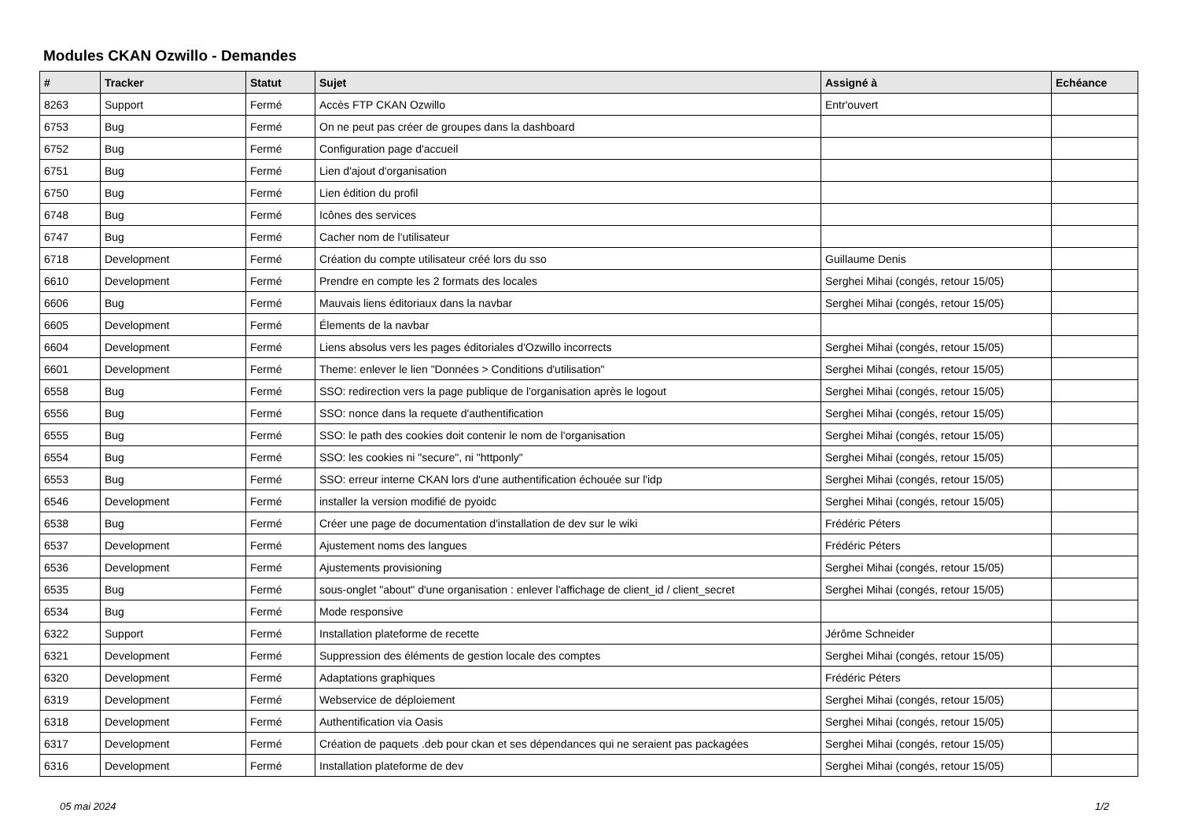Modules CKAN Ozwillo - Demandes
| # | Tracker | Statut | Sujet | Assigné à | Echéance |
| --- | --- | --- | --- | --- | --- |
| 8263 | Support | Fermé | Accès FTP CKAN Ozwillo | Entr'ouvert | |
| 6753 | Bug | Fermé | On ne peut pas créer de groupes dans la dashboard | | |
| 6752 | Bug | Fermé | Configuration page d'accueil | | |
| 6751 | Bug | Fermé | Lien d'ajout d'organisation | | |
| 6750 | Bug | Fermé | Lien édition du profil | | |
| 6748 | Bug | Fermé | Icônes des services | | |
| 6747 | Bug | Fermé | Cacher nom de l'utilisateur | | |
| 6718 | Development | Fermé | Création du compte utilisateur créé lors du sso | Guillaume Denis | |
| 6610 | Development | Fermé | Prendre en compte les 2 formats des locales | Serghei Mihai (congés, retour 15/05) | |
| 6606 | Bug | Fermé | Mauvais liens éditoriaux dans la navbar | Serghei Mihai (congés, retour 15/05) | |
| 6605 | Development | Fermé | Élements de la navbar | | |
| 6604 | Development | Fermé | Liens absolus vers les pages éditoriales d'Ozwillo incorrects | Serghei Mihai (congés, retour 15/05) | |
| 6601 | Development | Fermé | Theme: enlever le lien "Données > Conditions d'utilisation" | Serghei Mihai (congés, retour 15/05) | |
| 6558 | Bug | Fermé | SSO: redirection vers la page publique de l'organisation après le logout | Serghei Mihai (congés, retour 15/05) | |
| 6556 | Bug | Fermé | SSO: nonce dans la requete d'authentification | Serghei Mihai (congés, retour 15/05) | |
| 6555 | Bug | Fermé | SSO: le path des cookies doit contenir le nom de l'organisation | Serghei Mihai (congés, retour 15/05) | |
| 6554 | Bug | Fermé | SSO: les cookies ni "secure", ni "httponly" | Serghei Mihai (congés, retour 15/05) | |
| 6553 | Bug | Fermé | SSO: erreur interne CKAN lors d'une authentification échouée sur l'idp | Serghei Mihai (congés, retour 15/05) | |
| 6546 | Development | Fermé | installer la version modifié de pyoidc | Serghei Mihai (congés, retour 15/05) | |
| 6538 | Bug | Fermé | Créer une page de documentation d'installation de dev sur le wiki | Frédéric Péters | |
| 6537 | Development | Fermé | Ajustement noms des langues | Frédéric Péters | |
| 6536 | Development | Fermé | Ajustements provisioning | Serghei Mihai (congés, retour 15/05) | |
| 6535 | Bug | Fermé | sous-onglet "about" d'une organisation : enlever l'affichage de client_id / client_secret | Serghei Mihai (congés, retour 15/05) | |
| 6534 | Bug | Fermé | Mode responsive | | |
| 6322 | Support | Fermé | Installation plateforme de recette | Jérôme Schneider | |
| 6321 | Development | Fermé | Suppression des éléments de gestion locale des comptes | Serghei Mihai (congés, retour 15/05) | |
| 6320 | Development | Fermé | Adaptations graphiques | Frédéric Péters | |
| 6319 | Development | Fermé | Webservice de déploiement | Serghei Mihai (congés, retour 15/05) | |
| 6318 | Development | Fermé | Authentification via Oasis | Serghei Mihai (congés, retour 15/05) | |
| 6317 | Development | Fermé | Création de paquets .deb pour ckan et ses dépendances qui ne seraient pas packagées | Serghei Mihai (congés, retour 15/05) | |
| 6316 | Development | Fermé | Installation plateforme de dev | Serghei Mihai (congés, retour 15/05) | |
05 mai 2024 1/2